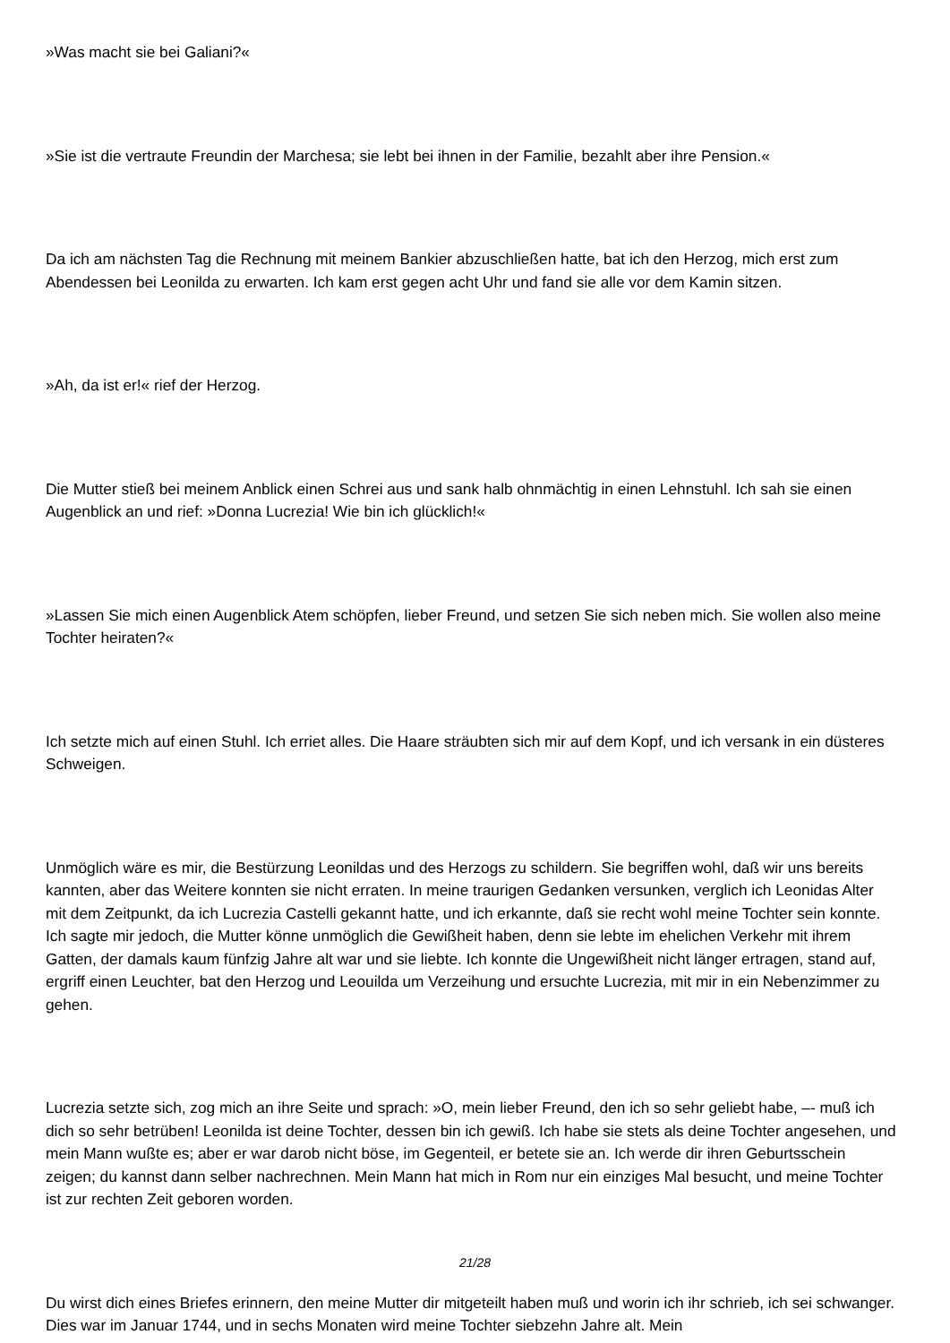»Was macht sie bei Galiani?«
»Sie ist die vertraute Freundin der Marchesa; sie lebt bei ihnen in der Familie, bezahlt aber ihre Pension.«
Da ich am nächsten Tag die Rechnung mit meinem Bankier abzuschließen hatte, bat ich den Herzog, mich erst zum Abendessen bei Leonilda zu erwarten. Ich kam erst gegen acht Uhr und fand sie alle vor dem Kamin sitzen.
»Ah, da ist er!« rief der Herzog.
Die Mutter stieß bei meinem Anblick einen Schrei aus und sank halb ohnmächtig in einen Lehnstuhl. Ich sah sie einen Augenblick an und rief: »Donna Lucrezia! Wie bin ich glücklich!«
»Lassen Sie mich einen Augenblick Atem schöpfen, lieber Freund, und setzen Sie sich neben mich. Sie wollen also meine Tochter heiraten?«
Ich setzte mich auf einen Stuhl. Ich erriet alles. Die Haare sträubten sich mir auf dem Kopf, und ich versank in ein düsteres Schweigen.
Unmöglich wäre es mir, die Bestürzung Leonildas und des Herzogs zu schildern. Sie begriffen wohl, daß wir uns bereits kannten, aber das Weitere konnten sie nicht erraten. In meine traurigen Gedanken versunken, verglich ich Leonidas Alter mit dem Zeitpunkt, da ich Lucrezia Castelli gekannt hatte, und ich erkannte, daß sie recht wohl meine Tochter sein konnte. Ich sagte mir jedoch, die Mutter könne unmöglich die Gewißheit haben, denn sie lebte im ehelichen Verkehr mit ihrem Gatten, der damals kaum fünfzig Jahre alt war und sie liebte. Ich konnte die Ungewißheit nicht länger ertragen, stand auf, ergriff einen Leuchter, bat den Herzog und Leouilda um Verzeihung und ersuchte Lucrezia, mit mir in ein Nebenzimmer zu gehen.
Lucrezia setzte sich, zog mich an ihre Seite und sprach: »O, mein lieber Freund, den ich so sehr geliebt habe, –- muß ich dich so sehr betrüben! Leonilda ist deine Tochter, dessen bin ich gewiß. Ich habe sie stets als deine Tochter angesehen, und mein Mann wußte es; aber er war darob nicht böse, im Gegenteil, er betete sie an. Ich werde dir ihren Geburtsschein zeigen; du kannst dann selber nachrechnen. Mein Mann hat mich in Rom nur ein einziges Mal besucht, und meine Tochter ist zur rechten Zeit geboren worden.
Du wirst dich eines Briefes erinnern, den meine Mutter dir mitgeteilt haben muß und worin ich ihr schrieb, ich sei schwanger. Dies war im Januar 1744, und in sechs Monaten wird meine Tochter siebzehn Jahre alt. Mein
21/28